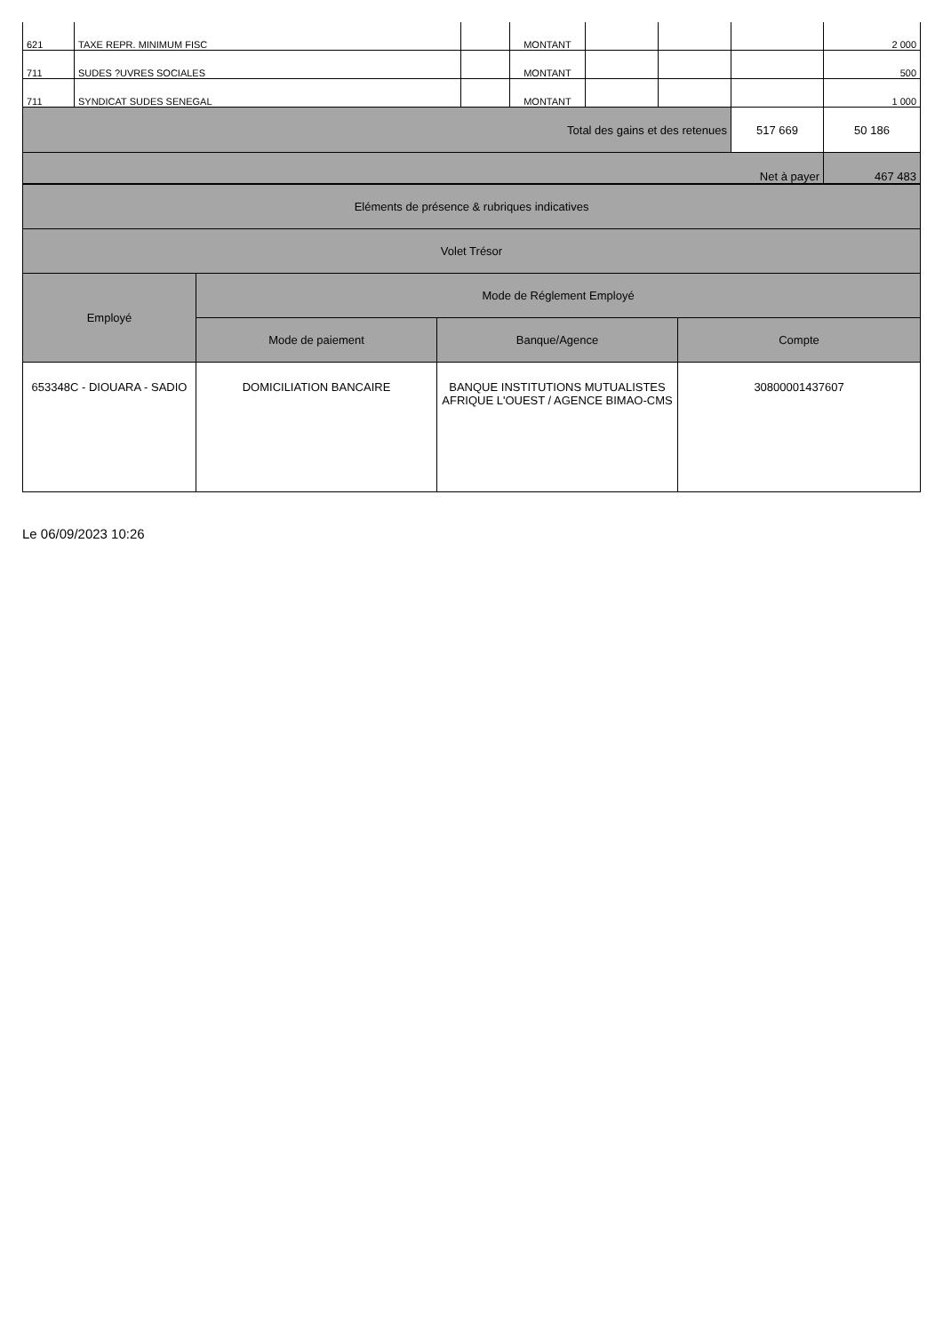| 621 | TAXE REPR. MINIMUM FISC | | MONTANT | | | | 2 000 |
| 711 | SUDES ?UVRES SOCIALES | | MONTANT | | | | 500 |
| 711 | SYNDICAT SUDES SENEGAL | | MONTANT | | | | 1 000 |
| Total des gains et des retenues | | | | | | 517 669 | 50 186 |
| | | | | | | Net à payer | 467 483 |
| Eléments de présence & rubriques indicatives | | | |
| Volet Trésor | | | |
| Employé | Mode de Réglement Employé | | |
| | Mode de paiement | Banque/Agence | Compte |
| 653348C - DIOUARA - SADIO | DOMICILIATION BANCAIRE | BANQUE INSTITUTIONS MUTUALISTES AFRIQUE L'OUEST / AGENCE BIMAO-CMS | 30800001437607 |
Le 06/09/2023 10:26